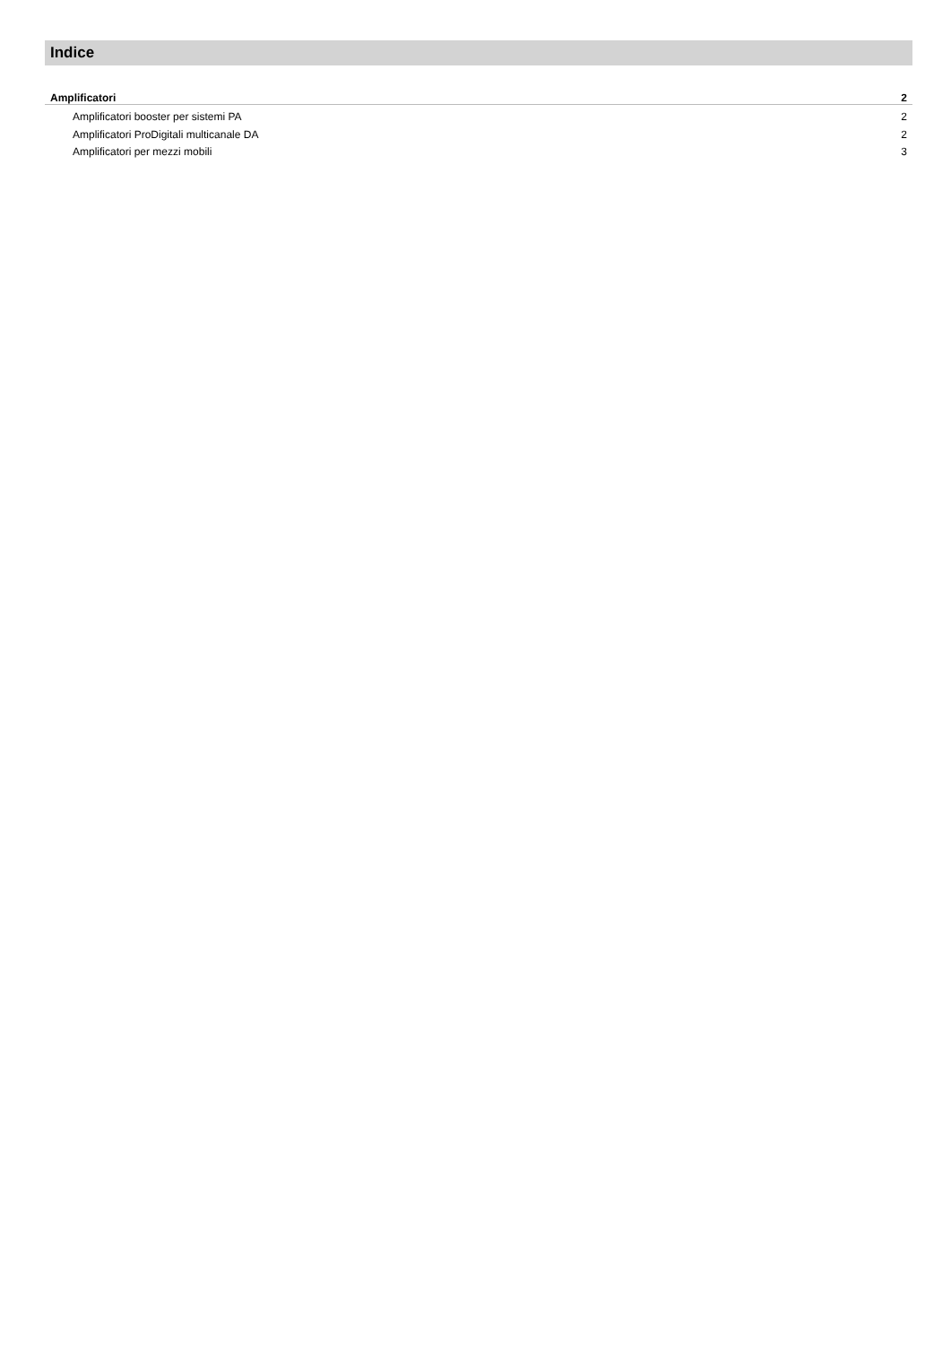Indice
Amplificatori 2
Amplificatori booster per sistemi PA 2
Amplificatori ProDigitali multicanale DA 2
Amplificatori per mezzi mobili 3